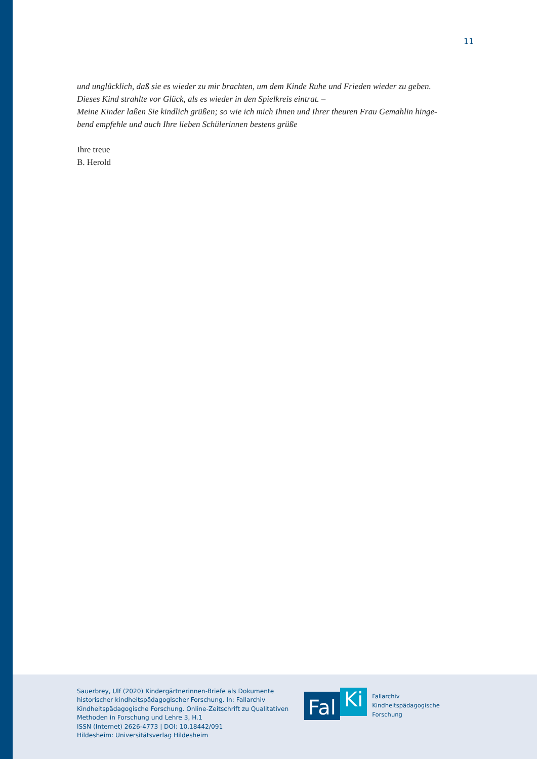11
und unglücklich, daß sie es wieder zu mir brachten, um dem Kinde Ruhe und Frieden wieder zu geben. Dieses Kind strahlte vor Glück, als es wieder in den Spielkreis eintrat. –
Meine Kinder laßen Sie kindlich grüßen; so wie ich mich Ihnen und Ihrer theuren Frau Gemahlin hinge-bend empfehle und auch Ihre lieben Schülerinnen bestens grüße
Ihre treue
B. Herold
Sauerbrey, Ulf (2020) Kindergärtnerinnen-Briefe als Dokumente historischer kindheitspädagogischer Forschung. In: Fallarchiv Kindheitspädagogische Forschung. Online-Zeitschrift zu Qualitativen Methoden in Forschung und Lehre 3, H.1
ISSN (Internet) 2626-4773 | DOI: 10.18442/091
Hildesheim: Universitätsverlag Hildesheim
Fal
Ki
Fallarchiv
Kindheitspädagogische
Forschung